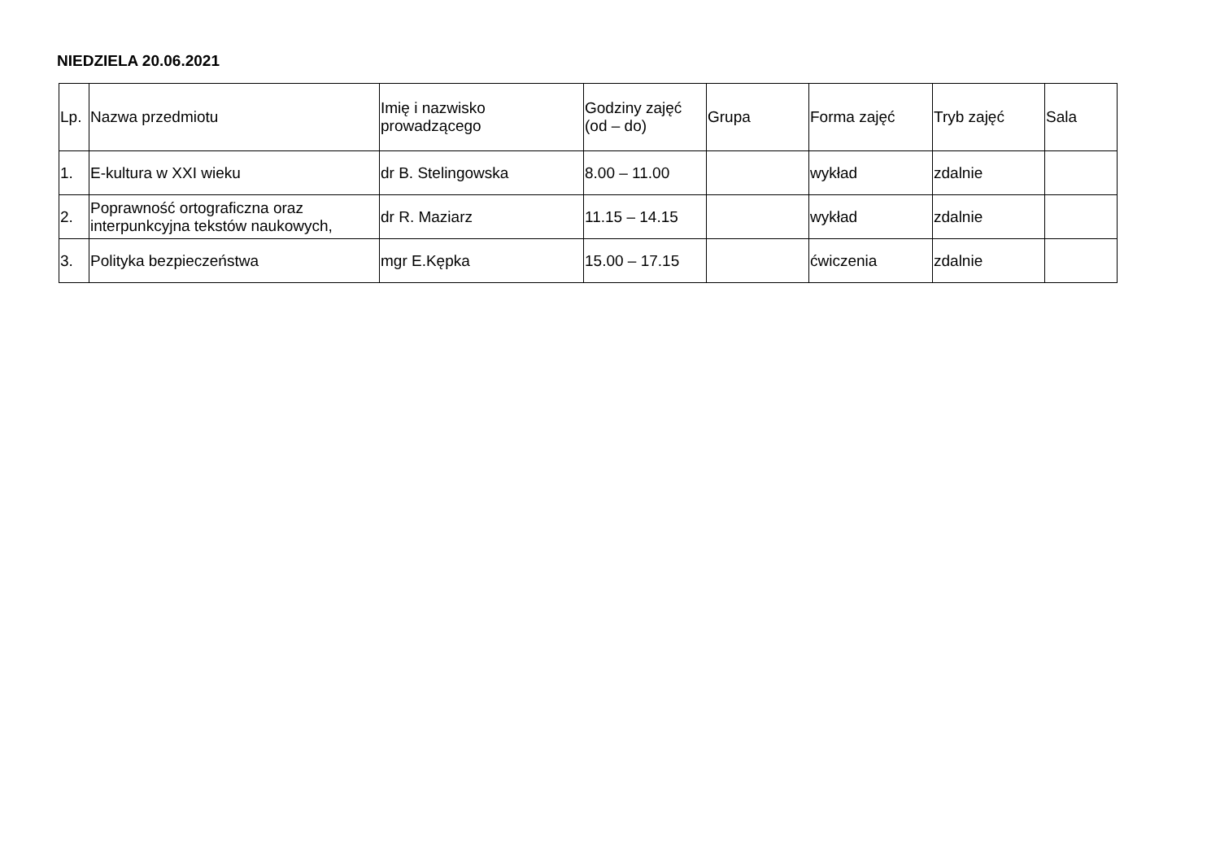NIEDZIELA 20.06.2021
| Lp. | Nazwa przedmiotu | Imię i nazwisko prowadzącego | Godziny zajęć (od – do) | Grupa | Forma zajęć | Tryb zajęć | Sala |
| --- | --- | --- | --- | --- | --- | --- | --- |
| 1. | E-kultura w XXI wieku | dr B. Stelingowska | 8.00 – 11.00 | | wykład | zdalnie | |
| 2. | Poprawność ortograficzna oraz interpunkcyjna tekstów naukowych, | dr R. Maziarz | 11.15 – 14.15 | | wykład | zdalnie | |
| 3. | Polityka bezpieczeństwa | mgr E.Kępka | 15.00 – 17.15 | | ćwiczenia | zdalnie | |